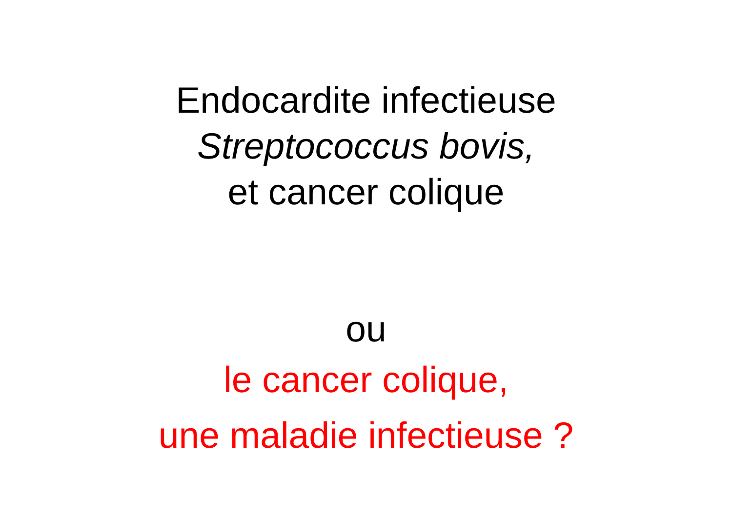Endocardite infectieuse
Streptococcus bovis,
et cancer colique
ou
le cancer colique,
une maladie infectieuse ?